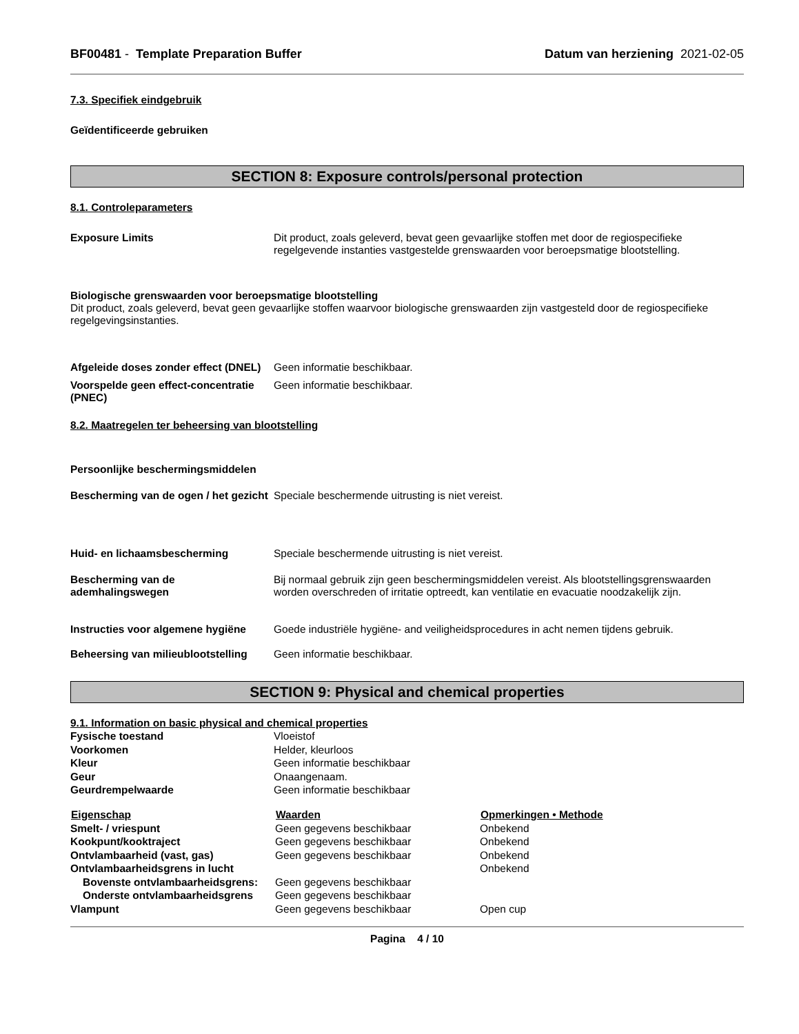BF00481 - Template Preparation Buffer
Datum van herziening 2021-02-05
7.3. Specifiek eindgebruik
Geïdentificeerde gebruiken
SECTION 8: Exposure controls/personal protection
8.1. Controleparameters
Exposure Limits Dit product, zoals geleverd, bevat geen gevaarlijke stoffen met door de regiospecifieke regelgevende instanties vastgestelde grenswaarden voor beroepsmatige blootstelling.
Biologische grenswaarden voor beroepsmatige blootstelling
Dit product, zoals geleverd, bevat geen gevaarlijke stoffen waarvoor biologische grenswaarden zijn vastgesteld door de regiospecifieke regelgevingsinstanties.
Afgeleide doses zonder effect (DNEL)
Geen informatie beschikbaar.
Voorspelde geen effect-concentratie (PNEC)
Geen informatie beschikbaar.
8.2. Maatregelen ter beheersing van blootstelling
Persoonlijke beschermingsmiddelen
Bescherming van de ogen / het gezicht
Speciale beschermende uitrusting is niet vereist.
Huid- en lichaamsbescherming Speciale beschermende uitrusting is niet vereist.
Bescherming van de ademhalingswegen
Bij normaal gebruik zijn geen beschermingsmiddelen vereist. Als blootstellingsgrenswaarden worden overschreden of irritatie optreedt, kan ventilatie en evacuatie noodzakelijk zijn.
Instructies voor algemene hygiëne
Goede industriële hygiëne- and veiligheidsprocedures in acht nemen tijdens gebruik.
Beheersing van milieublootstelling
Geen informatie beschikbaar.
SECTION 9: Physical and chemical properties
9.1. Information on basic physical and chemical properties
| Fysische toestand | Vloeistof |
| Voorkomen | Helder, kleurloos |
| Kleur | Geen informatie beschikbaar |
| Geur | Onaangenaam. |
| Geurdrempelwaarde | Geen informatie beschikbaar |
| Eigenschap | Waarden | Opmerkingen • Methode |
| --- | --- | --- |
| Smelt- / vriespunt | Geen gegevens beschikbaar | Onbekend |
| Kookpunt/kooktraject | Geen gegevens beschikbaar | Onbekend |
| Ontvlambaarheid (vast, gas) | Geen gegevens beschikbaar | Onbekend |
| Ontvlambaarheidsgrens in lucht | | Onbekend |
| Bovenste ontvlambaarheidsgrens: | Geen gegevens beschikbaar | |
| Onderste ontvlambaarheidsgrens | Geen gegevens beschikbaar | |
| Vlampunt | Geen gegevens beschikbaar | Open cup |
Pagina 4 / 10